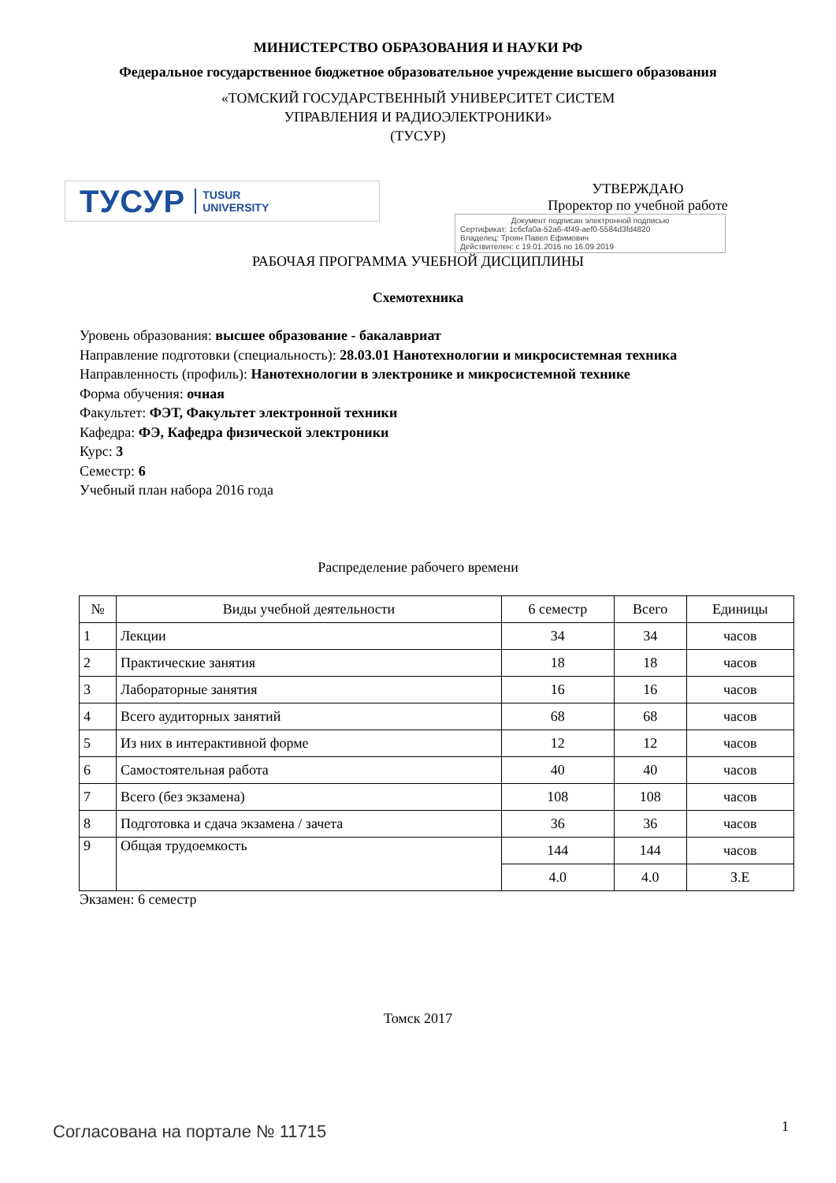МИНИСТЕРСТВО ОБРАЗОВАНИЯ И НАУКИ РФ
Федеральное государственное бюджетное образовательное учреждение высшего образования
«ТОМСКИЙ ГОСУДАРСТВЕННЫЙ УНИВЕРСИТЕТ СИСТЕМ
УПРАВЛЕНИЯ И РАДИОЭЛЕКТРОНИКИ»
(ТУСУР)
ТУСУР TUSUR
UNIVERSITY
УТВЕРЖДАЮ
Проректор по учебной работе
Документ подписан электронной подписью
Сертификат: 1c6cfa0a-52a6-4f49-aef0-5584d3fd4820
Владелец: Троян Павел Ефимович
Действителен: с 19.01.2016 по 16.09.2019
РАБОЧАЯ ПРОГРАММА УЧЕБНОЙ ДИСЦИПЛИНЫ
Схемотехника
Уровень образования: высшее образование - бакалавриат
Направление подготовки (специальность): 28.03.01 Нанотехнологии и микросистемная техника
Направленность (профиль): Нанотехнологии в электронике и микросистемной технике
Форма обучения: очная
Факультет: ФЭТ, Факультет электронной техники
Кафедра: ФЭ, Кафедра физической электроники
Курс: 3
Семестр: 6
Учебный план набора 2016 года
Распределение рабочего времени
| № | Виды учебной деятельности | 6 семестр | Всего | Единицы |
| --- | --- | --- | --- | --- |
| 1 | Лекции | 34 | 34 | часов |
| 2 | Практические занятия | 18 | 18 | часов |
| 3 | Лабораторные занятия | 16 | 16 | часов |
| 4 | Всего аудиторных занятий | 68 | 68 | часов |
| 5 | Из них в интерактивной форме | 12 | 12 | часов |
| 6 | Самостоятельная работа | 40 | 40 | часов |
| 7 | Всего (без экзамена) | 108 | 108 | часов |
| 8 | Подготовка и сдача экзамена / зачета | 36 | 36 | часов |
| 9 | Общая трудоемкость | 144 | 144 | часов |
| | | 4.0 | 4.0 | З.Е |
Экзамен: 6 семестр
Томск 2017
Согласована на портале № 11715 1